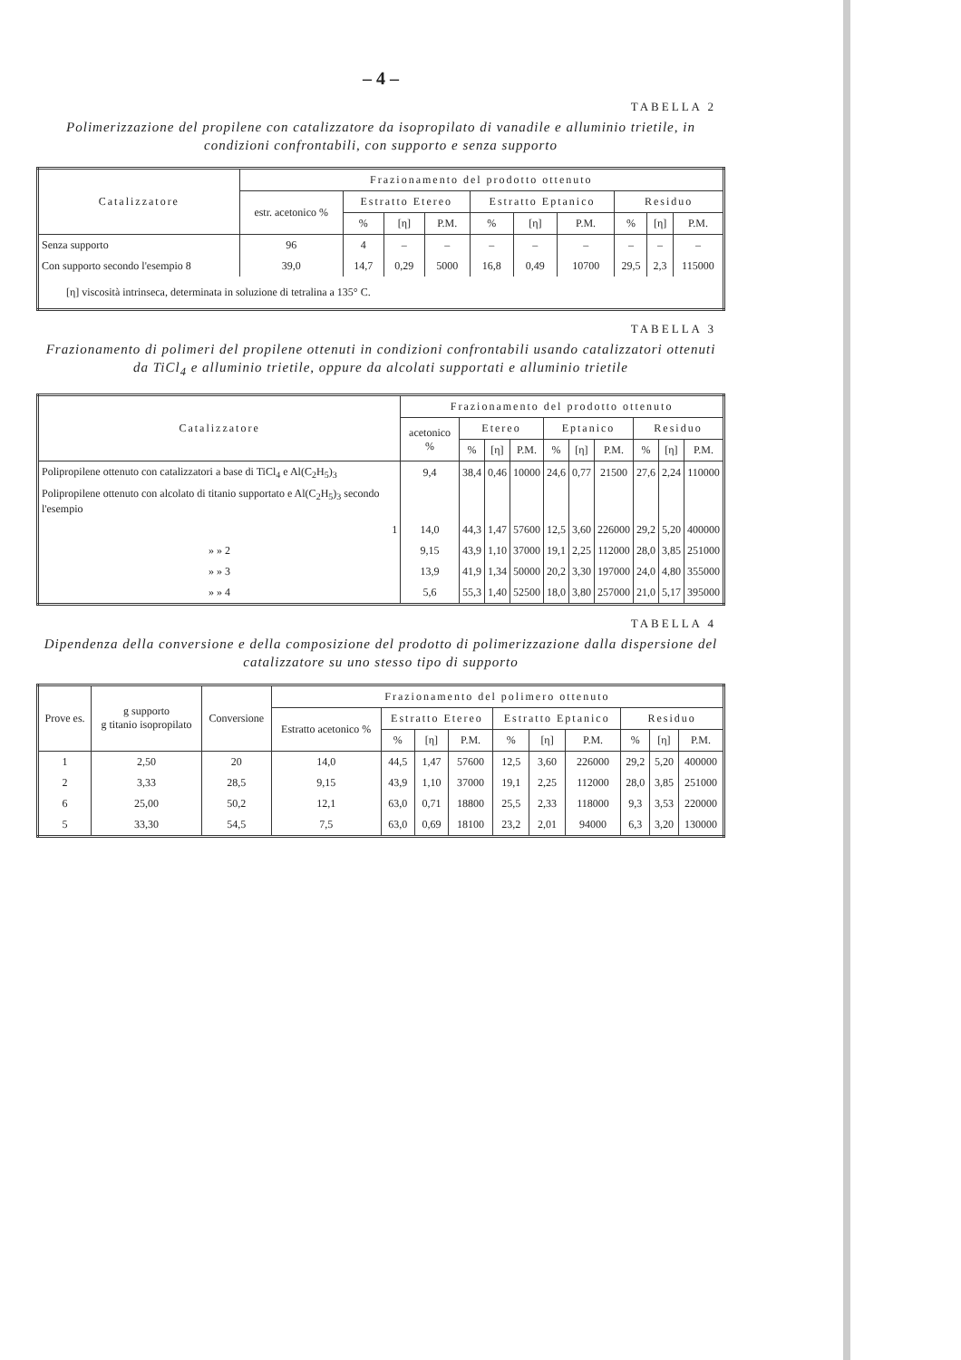– 4 –
TABELLA 2
Polimerizzazione del propilene con catalizzatore da isopropilato di vanadile e alluminio trietile, in condizioni confrontabili, con supporto e senza supporto
| Catalizzatore | Frazionamento del prodotto ottenuto | | | | | | | | | |
| --- | --- | --- | --- | --- | --- | --- | --- | --- | --- | --- |
| | estr. acetonico % | Estratto Etereo | | | Estratto Eptanico | | | Residuo | | |
| | | % | [η] | P.M. | % | [η] | P.M. | % | [η] | P.M. |
| Senza supporto | 96 | 4 | – | – | – | – | – | – | – | – |
| Con supporto secondo l'esempio 8 | 39,0 | 14,7 | 0,29 | 5000 | 16,8 | 0,49 | 10700 | 29,5 | 2,3 | 115000 |
| [η] viscosità intrinseca, determinata in soluzione di tetralina a 135° C. | | | | | | | | | | |
TABELLA 3
Frazionamento di polimeri del propilene ottenuti in condizioni confrontabili usando catalizzatori ottenuti da TiCl<sub>4</sub> e alluminio trietile, oppure da alcolati supportati e alluminio trietile
| Catalizzatore | Frazionamento del prodotto ottenuto | | | | | | | | | |
| --- | --- | --- | --- | --- | --- | --- | --- | --- | --- | --- |
| | acetonico % | Etereo | | | Eptanico | | | Residuo | | |
| | | % | [η] | P.M. | % | [η] | P.M. | % | [η] | P.M. |
| Polipropilene ottenuto con catalizzatori a base di TiCl<sub>4</sub> e Al(C<sub>2</sub>H<sub>5</sub>)<sub>3</sub> | 9,4 | 38,4 | 0,46 | 10000 | 24,6 | 0,77 | 21500 | 27,6 | 2,24 | 110000 |
| Polipropilene ottenuto con alcolato di titanio supportato e Al(C<sub>2</sub>H<sub>5</sub>)<sub>3</sub> secondo l'esempio | | | | | | | | | | |
| 1 | 14,0 | 44,3 | 1,47 | 57600 | 12,5 | 3,60 | 226000 | 29,2 | 5,20 | 400000 |
| » » 2 | 9,15 | 43,9 | 1,10 | 37000 | 19,1 | 2,25 | 112000 | 28,0 | 3,85 | 251000 |
| » » 3 | 13,9 | 41,9 | 1,34 | 50000 | 20,2 | 3,30 | 197000 | 24,0 | 4,80 | 355000 |
| » » 4 | 5,6 | 55,3 | 1,40 | 52500 | 18,0 | 3,80 | 257000 | 21,0 | 5,17 | 395000 |
TABELLA 4
Dipendenza della conversione e della composizione del prodotto di polimerizzazione dalla dispersione del catalizzatore su uno stesso tipo di supporto
| Prove es. | g supporto g titanio isopropilato | Conversione | Frazionamento del polimero ottenuto | | | | | | | | | |
| --- | --- | --- | --- | --- | --- | --- | --- | --- | --- | --- | --- | --- |
| | | | Estratto acetonico % | Estratto Etereo | | | Estratto Eptanico | | | Residuo | | |
| | | | | % | [η] | P.M. | % | [η] | P.M. | % | [η] | P.M. |
| 1 | 2,50 | 20 | 14,0 | 44,5 | 1,47 | 57600 | 12,5 | 3,60 | 226000 | 29,2 | 5,20 | 400000 |
| 2 | 3,33 | 28,5 | 9,15 | 43,9 | 1,10 | 37000 | 19,1 | 2,25 | 112000 | 28,0 | 3,85 | 251000 |
| 6 | 25,00 | 50,2 | 12,1 | 63,0 | 0,71 | 18800 | 25,5 | 2,33 | 118000 | 9,3 | 3,53 | 220000 |
| 5 | 33,30 | 54,5 | 7,5 | 63,0 | 0,69 | 18100 | 23,2 | 2,01 | 94000 | 6,3 | 3,20 | 130000 |